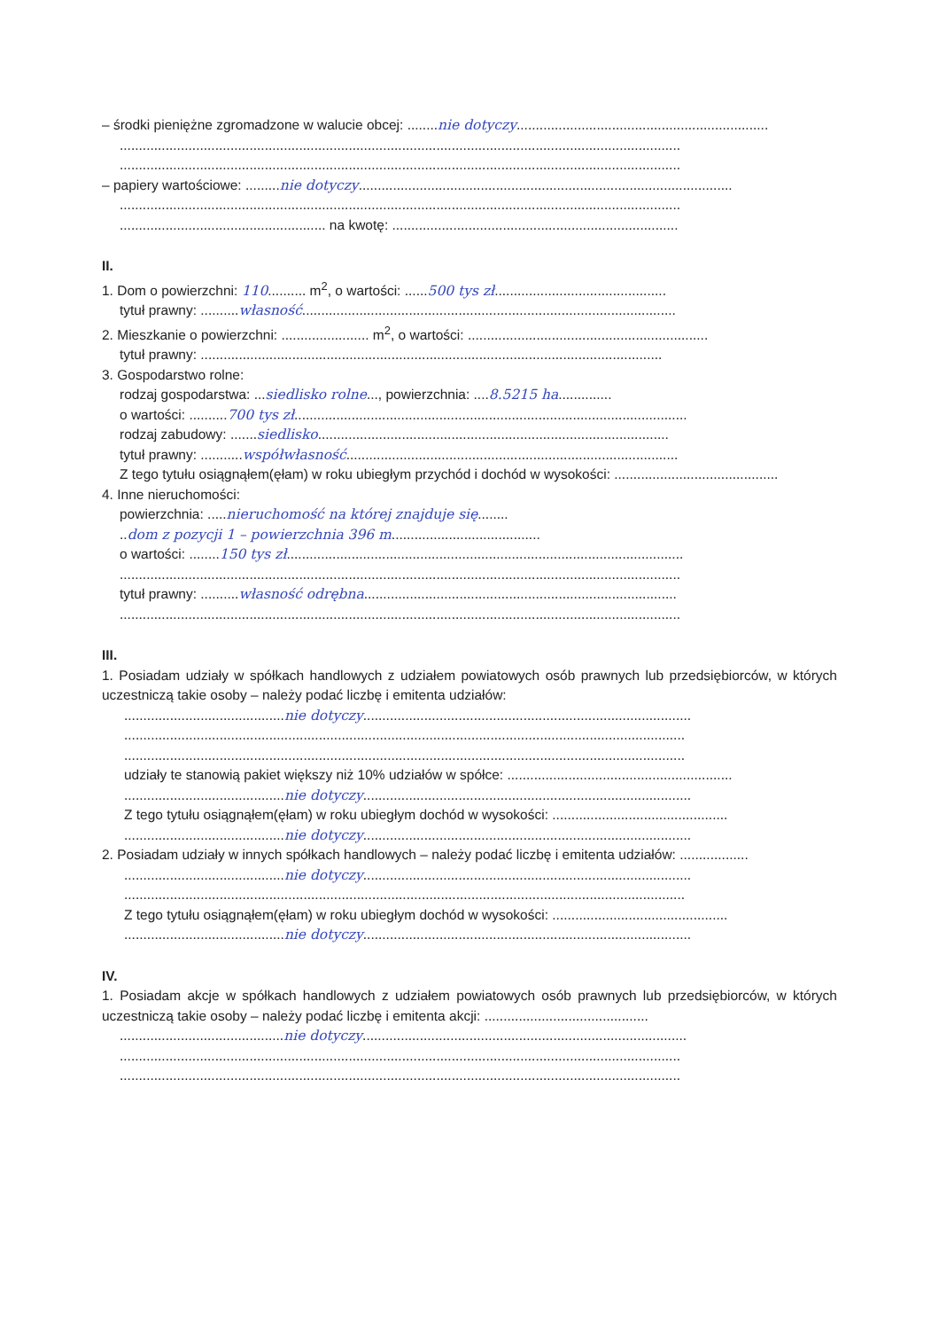– środki pieniężne zgromadzone w walucie obcej: ........nie dotyczy..................................................................
...................................................................................................................................................
...................................................................................................................................................
– papiery wartościowe: .........nie dotyczy..................................................................................................
...................................................................................................................................................
...................................................... na kwotę: ...........................................................................
II.
1. Dom o powierzchni: 110.......... m<sup>2</sup>, o wartości: ......500 tys zł.............................................
tytuł prawny: ..........własność..................................................................................................
2. Mieszkanie o powierzchni: ....................... m<sup>2</sup>, o wartości: ...............................................................
tytuł prawny: .........................................................................................................................
3. Gospodarstwo rolne:
rodzaj gospodarstwa: ...siedlisko rolne..., powierzchnia: ....8.5215 ha..............
o wartości: ..........700 tys zł.......................................................................................................
rodzaj zabudowy: .......siedlisko............................................................................................
tytuł prawny: ...........współwłasność.......................................................................................
Z tego tytułu osiągnąłem(ęłam) w roku ubiegłym przychód i dochód w wysokości: ...........................................
4. Inne nieruchomości:
powierzchnia: .....nieruchomość na której znajduje się........
..dom z pozycji 1 – powierzchnia 396 m.......................................
o wartości: ........150 tys zł........................................................................................................
...................................................................................................................................................
tytuł prawny: ..........własność odrębna..................................................................................
...................................................................................................................................................
III.
1. Posiadam udziały w spółkach handlowych z udziałem powiatowych osób prawnych lub przedsiębiorców, w których uczestniczą takie osoby – należy podać liczbę i emitenta udziałów:
..........................................nie dotyczy......................................................................................
...................................................................................................................................................
...................................................................................................................................................
udziały te stanowią pakiet większy niż 10% udziałów w spółce: ...........................................................
..........................................nie dotyczy......................................................................................
Z tego tytułu osiągnąłem(ęłam) w roku ubiegłym dochód w wysokości: ..............................................
..........................................nie dotyczy......................................................................................
2. Posiadam udziały w innych spółkach handlowych – należy podać liczbę i emitenta udziałów: ..................
..........................................nie dotyczy......................................................................................
...................................................................................................................................................
Z tego tytułu osiągnąłem(ęłam) w roku ubiegłym dochód w wysokości: ..............................................
..........................................nie dotyczy......................................................................................
IV.
1. Posiadam akcje w spółkach handlowych z udziałem powiatowych osób prawnych lub przedsiębiorców, w których uczestniczą takie osoby – należy podać liczbę i emitenta akcji: ...........................................
...........................................nie dotyczy.....................................................................................
...................................................................................................................................................
...................................................................................................................................................